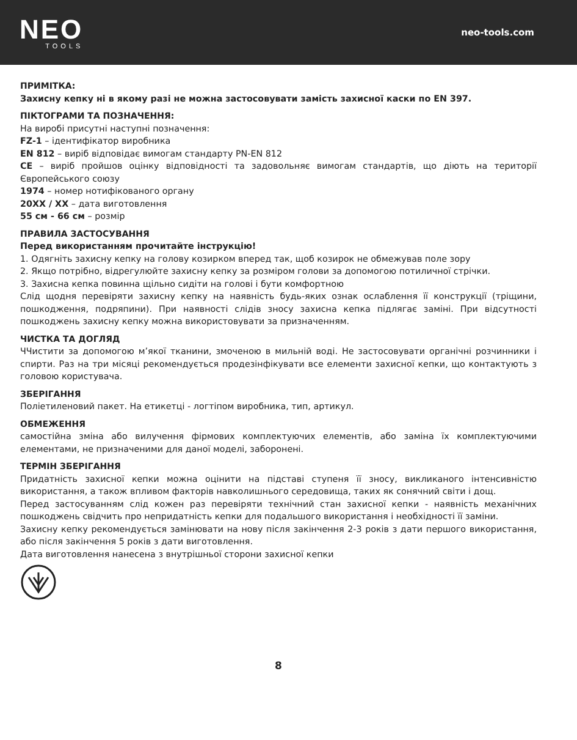NEO
TOOLS
neo-tools.com
ПРИМІТКА:
Захисну кепку ні в якому разі не можна застосовувати замість захисної каски по EN 397.
ПІКТОГРАМИ ТА ПОЗНАЧЕННЯ:
На виробі присутні наступні позначення:
FZ-1 – ідентифікатор виробника
EN 812 – виріб відповідає вимогам стандарту PN-EN 812
CE – виріб пройшов оцінку відповідності та задовольняє вимогам стандартів, що діють на території Європейського союзу
1974 – номер нотифікованого органу
20XX / XX – дата виготовлення
55 см - 66 см – розмір
ПРАВИЛА ЗАСТОСУВАННЯ
Перед використанням прочитайте інструкцію!
1. Одягніть захисну кепку на голову козирком вперед так, щоб козирок не обмежував поле зору
2. Якщо потрібно, відрегулюйте захисну кепку за розміром голови за допомогою потиличної стрічки.
3. Захисна кепка повинна щільно сидіти на голові і бути комфортною
Слід щодня перевіряти захисну кепку на наявність будь-яких ознак ослаблення її конструкції (тріщини, пошкодження, подряпини). При наявності слідів зносу захисна кепка підлягає заміні. При відсутності пошкоджень захисну кепку можна використовувати за призначенням.
ЧИСТКА ТА ДОГЛЯД
ЧЧистити за допомогою м’якої тканини, змоченою в мильній воді. Не застосовувати органічні розчинники і спирти. Раз на три місяці рекомендується продезінфікувати все елементи захисної кепки, що контактують з головою користувача.
ЗБЕРІГАННЯ
Поліетиленовий пакет. На етикетці - логтіпом виробника, тип, артикул.
ОБМЕЖЕННЯ
самостійна зміна або вилучення фірмових комплектуючих елементів, або заміна їх комплектуючими елементами, не призначеними для даної моделі, заборонені.
ТЕРМІН ЗБЕРІГАННЯ
Придатність захисної кепки можна оцінити на підставі ступеня її зносу, викликаного інтенсивністю використання, а також впливом факторів навколишнього середовища, таких як сонячний світи і дощ.
Перед застосуванням слід кожен раз перевіряти технічний стан захисної кепки - наявність механічних пошкоджень свідчить про непридатність кепки для подальшого використання і необхідності її заміни.
Захисну кепку рекомендується замінювати на нову після закінчення 2-3 років з дати першого використання, або після закінчення 5 років з дати виготовлення.
Дата виготовлення нанесена з внутрішньої сторони захисної кепки
8